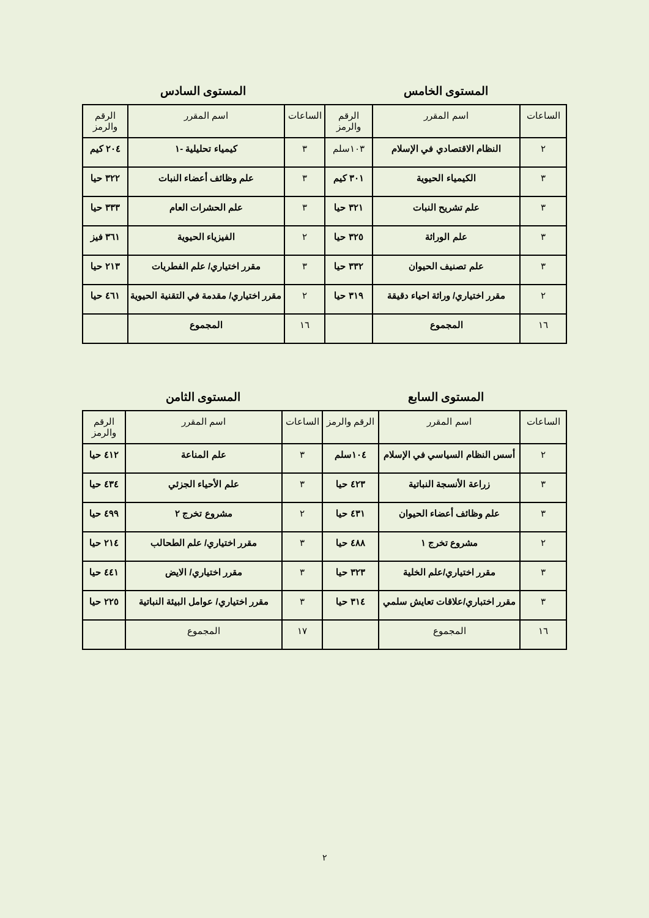المستوى الخامس المستوى السادس
| الساعات | اسم المقرر | الرقم والرمز | الساعات | اسم المقرر | الرقم والرمز |
| --- | --- | --- | --- | --- | --- |
| ٢ | النظام الاقتصادي في الإسلام | ١٠٣سلم | ٣ | كيمياء تحليلية -١ | ٢٠٤ كيم |
| ٣ | الكيمياء الحيوية | ٣٠١ كيم | ٣ | علم وظائف أعضاء النبات | ٣٢٢ حيا |
| ٣ | علم تشريح النبات | ٣٢١ حيا | ٣ | علم الحشرات العام | ٣٣٣ حيا |
| ٣ | علم الوراثة | ٣٢٥ حيا | ٢ | الفيزياء الحيوية | ٣٦١ فيز |
| ٣ | علم تصنيف الحيوان | ٣٣٢ حيا | ٣ | مقرر اختياري/ علم الفطريات | ٢١٣ حيا |
| ٢ | مقرر اختياري/ وراثة احياء دقيقة | ٣١٩ حيا | ٢ | مقرر اختياري/ مقدمة في التقنية الحيوية | ٤٦١ حيا |
| ١٦ | المجموع | | ١٦ | المجموع | |
المستوى السابع المستوى الثامن
| الساعات | اسم المقرر | الرقم والرمز | الساعات | اسم المقرر | الرقم والرمز |
| --- | --- | --- | --- | --- | --- |
| ٢ | أسس النظام السياسي في الإسلام | ١٠٤سلم | ٣ | علم المناعة | ٤١٢ حيا |
| ٣ | زراعة الأنسجة النباتية | ٤٢٣ حيا | ٣ | علم الأحياء الجزئي | ٤٣٤ حيا |
| ٣ | علم وظائف أعضاء الحيوان | ٤٣١ حيا | ٢ | مشروع تخرج ٢ | ٤٩٩ حيا |
| ٢ | مشروع تخرج ١ | ٤٨٨ حيا | ٣ | مقرر اختياري/ علم الطحالب | ٢١٤ حيا |
| ٣ | مقرر اختياري/علم الخلية | ٣٢٣ حيا | ٣ | مقرر اختياري/ الايض | ٤٤١ حيا |
| ٣ | مقرر اختباري/علاقات تعايش سلمي | ٣١٤ حيا | ٣ | مقرر اختياري/ عوامل البيئة النباتية | ٢٢٥ حيا |
| ١٦ | المجموع | | ١٧ | المجموع | |
٢